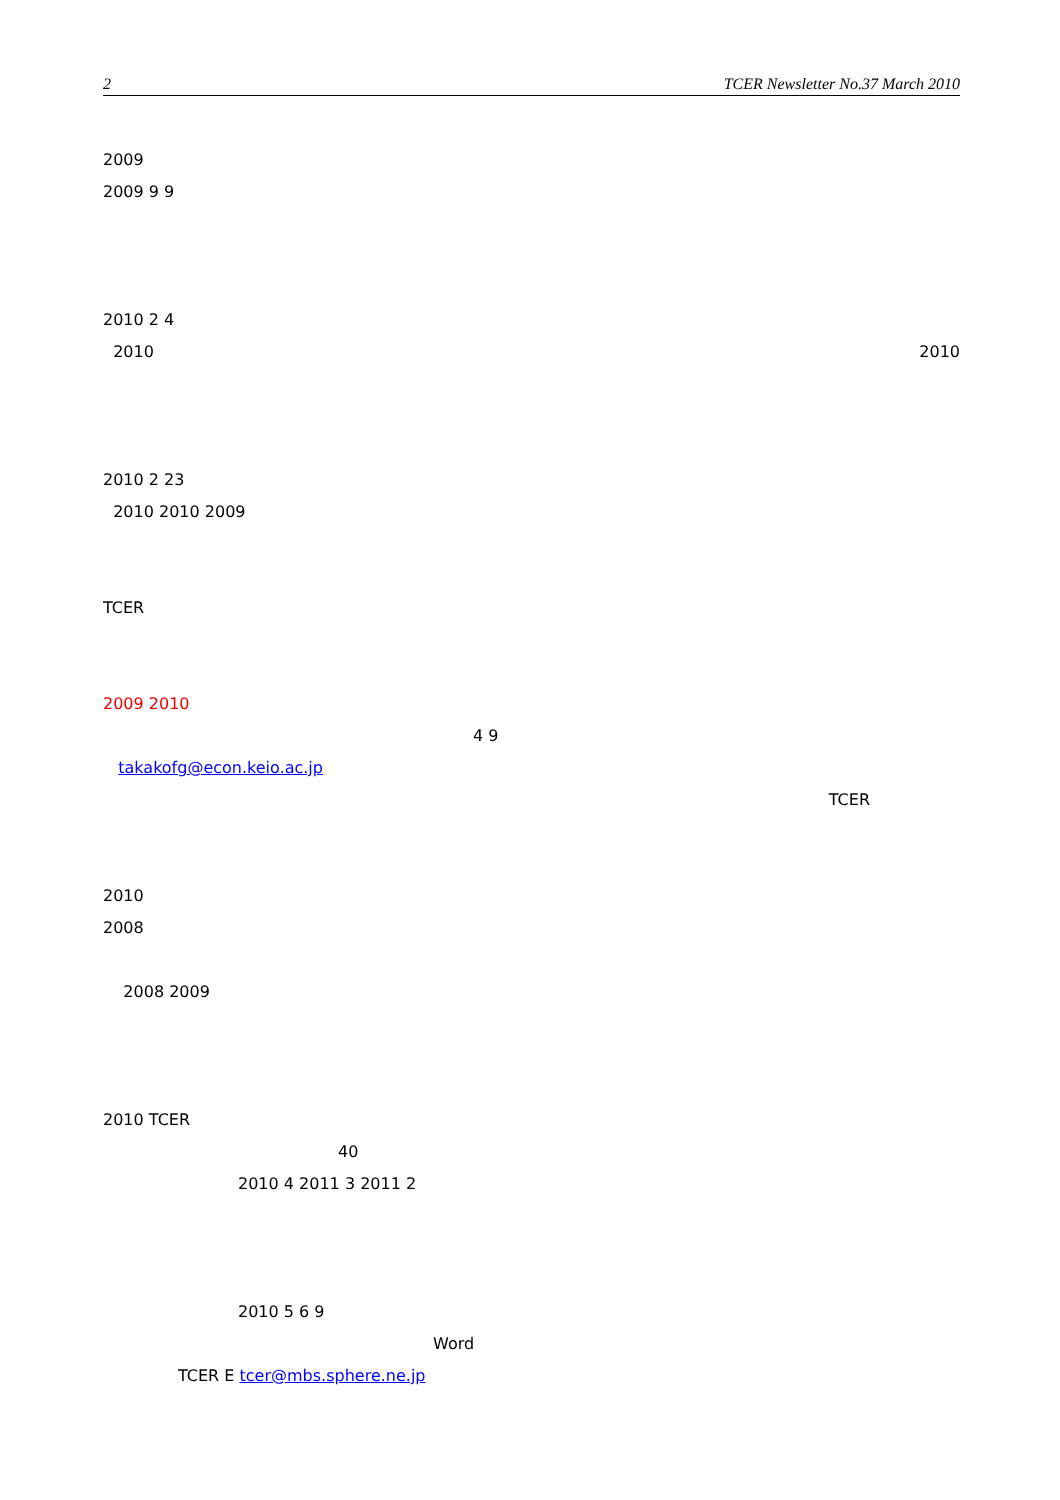2 TCER Newsletter No.37 March 2010
2009
2009 9 9
2010 2 4
2010 2010
2010 2 23
2010 2010 2009
TCER
2009 2010
4 9
takakofg@econ.keio.ac.jp
TCER
2010
2008
2008 2009
2010 TCER
40
2010 4 2011 3 2011 2
2010 5 6 9
Word
TCER E tcer@mbs.sphere.ne.jp